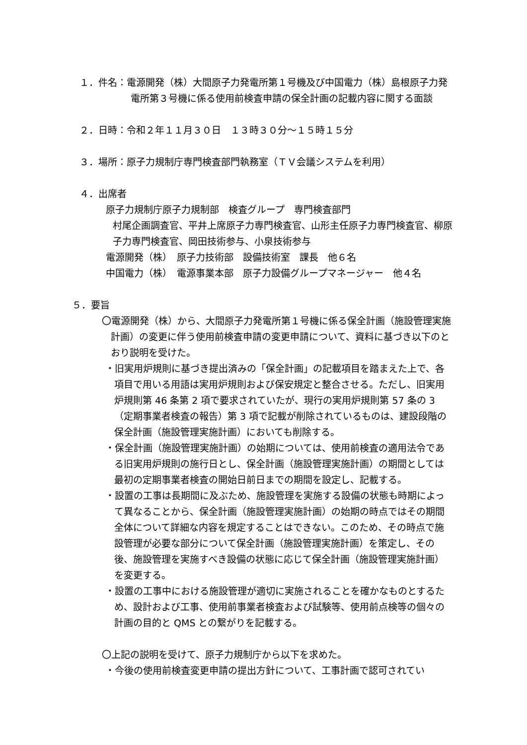１．件名：電源開発（株）大間原子力発電所第１号機及び中国電力（株）島根原子力発電所第３号機に係る使用前検査申請の保全計画の記載内容に関する面談
２．日時：令和２年１１月３０日　１３時３０分～１５時１５分
３．場所：原子力規制庁専門検査部門執務室（ＴＶ会議システムを利用）
４．出席者
原子力規制庁原子力規制部　検査グループ　専門検査部門
村尾企画調査官、平井上席原子力専門検査官、山形主任原子力専門検査官、柳原子力専門検査官、岡田技術参与、小泉技術参与
電源開発（株）　原子力技術部　設備技術室　課長　他６名
中国電力（株）　電源事業本部　原子力設備グループマネージャー　他４名
５．要旨
〇電源開発（株）から、大間原子力発電所第１号機に係る保全計画（施設管理実施計画）の変更に伴う使用前検査申請の変更申請について、資料に基づき以下のとおり説明を受けた。
・旧実用炉規則に基づき提出済みの「保全計画」の記載項目を踏まえた上で、各項目で用いる用語は実用炉規則および保安規定と整合させる。ただし、旧実用炉規則第 46 条第 2 項で要求されていたが、現行の実用炉規則第 57 条の 3（定期事業者検査の報告）第 3 項で記載が削除されているものは、建設段階の保全計画（施設管理実施計画）においても削除する。
・保全計画（施設管理実施計画）の始期については、使用前検査の適用法令である旧実用炉規則の施行日とし、保全計画（施設管理実施計画）の期間としては最初の定期事業者検査の開始日前日までの期間を設定し、記載する。
・設置の工事は長期間に及ぶため、施設管理を実施する設備の状態も時期によって異なることから、保全計画（施設管理実施計画）の始期の時点ではその期間全体について詳細な内容を規定することはできない。このため、その時点で施設管理が必要な部分について保全計画（施設管理実施計画）を策定し、その後、施設管理を実施すべき設備の状態に応じて保全計画（施設管理実施計画）を変更する。
・設置の工事中における施設管理が適切に実施されることを確かなものとするため、設計および工事、使用前事業者検査および試験等、使用前点検等の個々の計画の目的と QMS との繋がりを記載する。
〇上記の説明を受けて、原子力規制庁から以下を求めた。
・今後の使用前検査変更申請の提出方針について、工事計画で認可されてい